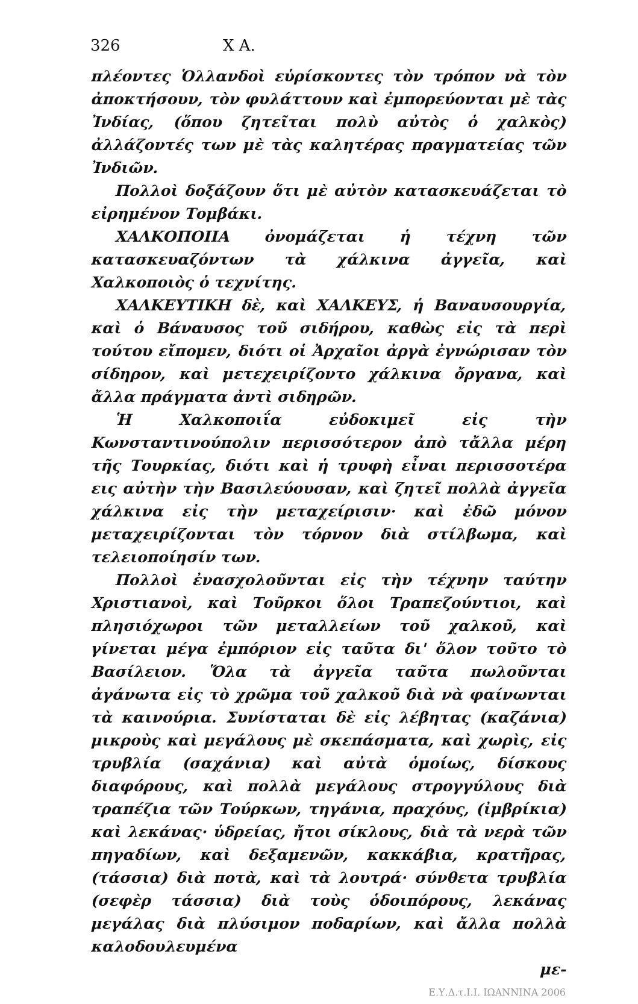326 Χ Α.
πλέοντες Ὁλλανδοὶ εὑρίσκοντες τὸν τρόπον νὰ τὸν ἀποκτήσουν, τὸν φυλάττουν καὶ ἐμπορεύονται μὲ τὰς Ἰνδίας, (ὅπου ζητεῖται πολὺ αὐτὸς ὁ χαλκὸς) ἀλλάζοντές των μὲ τὰς καλητέρας πραγματείας τῶν Ἰνδιῶν.
Πολλοὶ δοξάζουν ὅτι μὲ αὐτὸν κατασκευάζεται τὸ εἰρημένον Τομβάκι.
ΧΑΛΚΟΠΟΙΙΑ ὀνομάζεται ἡ τέχνη τῶν κατασκευαζόντων τὰ χάλκινα ἀγγεῖα, καὶ Χαλκοποιὸς ὁ τεχνίτης.
ΧΑΛΚΕΥΤΙΚΗ δὲ, καὶ ΧΑΛΚΕΥΣ, ἡ Βαναυσουργία, καὶ ὁ Βάναυσος τοῦ σιδήρου, καθὼς εἰς τὰ περὶ τούτου εἴπομεν, διότι οἱ Ἀρχαῖοι ἀργὰ ἐγνώρισαν τὸν σίδηρον, καὶ μετεχειρίζοντο χάλκινα ὄργανα, καὶ ἄλλα πράγματα ἀντὶ σιδηρῶν.
Ἡ Χαλκοποιΐα εὐδοκιμεῖ εἰς τὴν Κωνσταντινούπολιν περισσότερον ἀπὸ τἄλλα μέρη τῆς Τουρκίας, διότι καὶ ἡ τρυφὴ εἶναι περισσοτέρα εις αὐτὴν τὴν Βασιλεύουσαν, καὶ ζητεῖ πολλὰ ἀγγεῖα χάλκινα εἰς τὴν μεταχείρισιν· καὶ ἐδῶ μόνον μεταχειρίζονται τὸν τόρνον διὰ στίλβωμα, καὶ τελειοποίησίν των.
Πολλοὶ ἐνασχολοῦνται εἰς τὴν τέχνην ταύτην Χριστιανοὶ, καὶ Τοῦρκοι ὅλοι Τραπεζούντιοι, καὶ πλησιόχωροι τῶν μεταλλείων τοῦ χαλκοῦ, καὶ γίνεται μέγα ἐμπόριον εἰς ταῦτα δι' ὅλον τοῦτο τὸ Βασίλειον. Ὅλα τὰ ἀγγεῖα ταῦτα πωλοῦνται ἀγάνωτα εἰς τὸ χρῶμα τοῦ χαλκοῦ διὰ νὰ φαίνωνται τὰ καινούρια. Συνίσταται δὲ εἰς λέβητας (καζάνια) μικροὺς καὶ μεγάλους μὲ σκεπάσματα, καὶ χωρὶς, εἰς τρυβλία (σαχάνια) καὶ αὐτὰ ὁμοίως, δίσκους διαφόρους, καὶ πολλὰ μεγάλους στρογγύλους διὰ τραπέζια τῶν Τούρκων, τηγάνια, πραχόυς, (ἰμβρίκια) καὶ λεκάνας· ὑδρείας, ἤτοι σίκλους, διὰ τὰ νερὰ τῶν πηγαδίων, καὶ δεξαμενῶν, κακκάβια, κρατῆρας, (τάσσια) διὰ ποτὰ, καὶ τὰ λουτρά· σύνθετα τρυβλία (σεφὲρ τάσσια) διὰ τοὺς ὁδοιπόρους, λεκάνας μεγάλας διὰ πλύσιμον ποδαρίων, καὶ ἄλλα πολλὰ καλοδουλευμένα
με-
Ε.Υ.Δ.τ.Ι.Ι. ΙΩΑΝΝΙΝΑ 2006